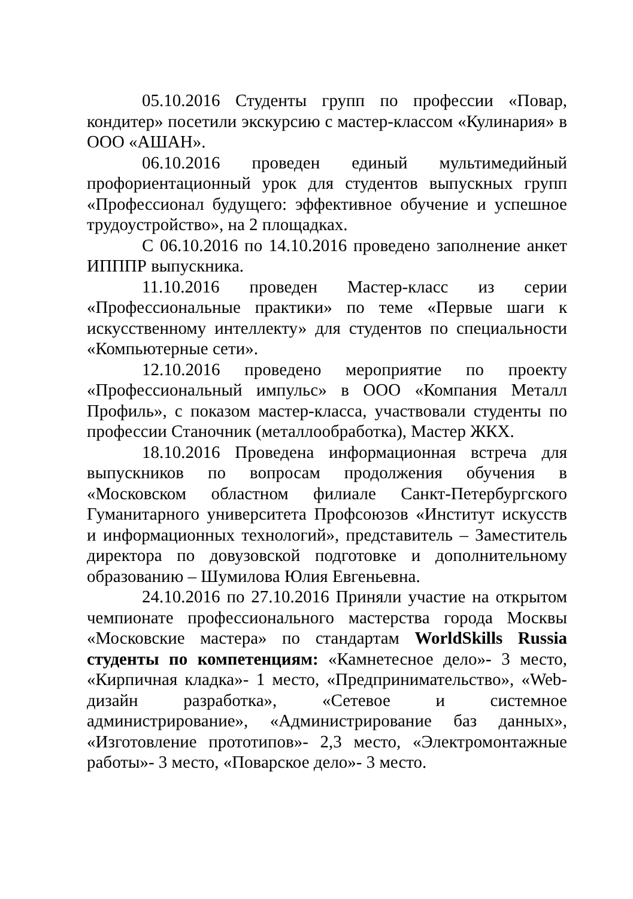05.10.2016 Студенты групп по профессии «Повар, кондитер» посетили экскурсию с мастер-классом «Кулинария» в ООО «АШАН».
06.10.2016 проведен единый мультимедийный профориентационный урок для студентов выпускных групп «Профессионал будущего: эффективное обучение и успешное трудоустройство», на 2 площадках.
С 06.10.2016 по 14.10.2016 проведено заполнение анкет ИПППР выпускника.
11.10.2016 проведен Мастер-класс из серии «Профессиональные практики» по теме «Первые шаги к искусственному интеллекту» для студентов по специальности «Компьютерные сети».
12.10.2016 проведено мероприятие по проекту «Профессиональный импульс» в ООО «Компания Металл Профиль», с показом мастер-класса, участвовали студенты по профессии Станочник (металлообработка), Мастер ЖКХ.
18.10.2016 Проведена информационная встреча для выпускников по вопросам продолжения обучения в «Московском областном филиале Санкт-Петербургского Гуманитарного университета Профсоюзов «Институт искусств и информационных технологий», представитель – Заместитель директора по довузовской подготовке и дополнительному образованию – Шумилова Юлия Евгеньевна.
24.10.2016 по 27.10.2016 Приняли участие на открытом чемпионате профессионального мастерства города Москвы «Московские мастера» по стандартам WorldSkills Russia студенты по компетенциям: «Камнетесное дело»- 3 место, «Кирпичная кладка»- 1 место, «Предпринимательство», «Web-дизайн разработка», «Сетевое и системное администрирование», «Администрирование баз данных», «Изготовление прототипов»- 2,3 место, «Электромонтажные работы»- 3 место, «Поварское дело»- 3 место.